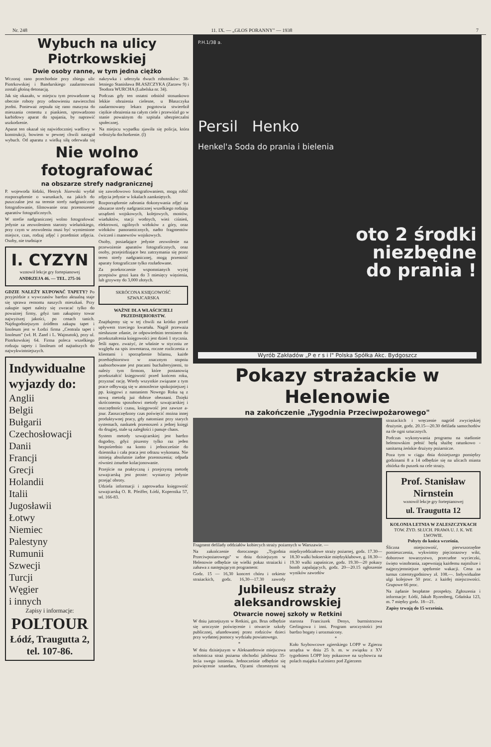Nr. 248 11. IX. — „GŁOS PORANNY" — 1938 7
Wybuch na ulicy Piotrkowskiej
Dwie osoby ranne, w tym jedna ciężko
Wczoraj rano przechodnie przy zbiegu ulic Piotrkowskiej i Bandurskiego zaalarmowani zostali głośną detonacją.
Jak się okazało, w miejscu tym prowadzone są obecnie roboty przy odnowieniu nawierzchni jezdni. Ponieważ zepsuła się rano maszyna do mieszania cementu z piaskiem, sprowadzono karbidowy aparat do spajania, by naprawić uszkodzenie.
Aparat ten okazał się najwidoczniej wadliwy w konstrukcji, bowiem w pewnej chwili nastąpił wybuch. Od aparatu z wielką siłą oderwała się nakrywka i uderzyła dwuch robotników: 38-letniego Stanisława BŁASZCZYKA (Zarzew 9) i Teodora WURCHA (Lubelska nr. 34).
Podczas gdy ten ostatni odniósł stosunkowo lekkie obrażenia cielesne, u Błaszczyka zaalarmowany lekarz pogotowia stwierdził ciężkie obrażenia na całym ciele i przewiózł go w stanie poważnym do szpitala ubezpieczalni społecznej.
Na miejscu wypadku zjawiła się policja, która wdrożyła dochodzenie. (l)
Nie wolno fotografować
na obszarze strefy nadgranicznej
P. wojewoda łódzki, Henryk Józewski wydał rozporządzenie o warunkach, na jakich do puszczalne jest na terenie strefy nadgranicznej fotografowanie, filmowanie oraz przenoszenie aparatów fotograficznych.
W strefie nadgranicznej wolno fotografować jedynie za zezwoleniem starosty wieluńskiego, przy czym w zezwoleniu musi być wymienione miejsce, czas, rodzaj zdjęć i przedmiot zdjęcia. Osoby, nie trudniące
I. CYZYN
wznowił lekcje gry fortepianowej
ANDRZEJA 46. — TEL. 275-16
GDZIE NALEŻY KUPOWAĆ TAPETY? Po przyjeździe z wywczasów bardzo aktualną staje się sprawa remontu naszych mieszkań. Przy zakupie tapet należy się zwracać tylko do poważnej firmy, gdyż tam zakupimy towar najwyższej jakości, po cenach tanich. Najdogodniejszym źródłem zakupu tapet i linoleum jest w Łodzi firma „Centrala tapet i linoleum" (wł. H. Zand i L. Wajnsztok), przy ul. Piotrkowskiej 64. Firma poleca wszelkiego rodzaju tapety i linoleum od najtańszych do najwykwintniejszych.
Indywidualne wyjazdy do:
Anglii
Belgii
Bułgarii
Czechosłowacji
Danii
Francji
Grecji
Holandii
Italii
Jugosławii
Łotwy
Niemiec
Palestyny
Rumunii
Szwecji
Turcji
Węgier
i innych
Zapisy i informacje:
POLTOUR
Łódź, Traugutta 2,
tel. 107-86.
się zawodowowo fotografowaniem, mogą robić zdjęcia jedynie w lokalach zamkniętych.
Rozporządzenie zabrania dokonywania zdjęć na obszarze strefy nadgranicznej wszelkiego rodzaju urządzeń wojskowych, kolejowych, mostów, wiaduktów, stacji wodnych, wież ciśnień, elektrowni, ogólnych widoków z góry, oraz widoków panoramicznych, nadto fragmentów ćwiczeń i manewrów wojskowych.
Osoby, posiadające jedynie zezwolenie na przewożenie aparatów fotograficznych, oraz osoby, przejeżdżające bez zatrzymania się przez teren strefy nadgranicznej, mogą przenosić aparaty fotograficzne tylko rozładowane.
Za przekroczenie wspomnianych wyżej przepisów grozi kara do 3 miesięcy więzienia, lub grzywny do 3,000 złotych.
SKRÓCONA KSIĘGOWOŚĆ SZWAJCARSKA
WAŻNE DLA WŁAŚCICIELI PRZEDSIĘBIORSTW.
Znajdujemy się w tej chwili na krótko przed upływem trzeciego kwartału. Nagół przeważa niesłuszne zdanie, że odpowiednim terminem do przekształcenia księgowości jest dzień 1 stycznia. Jeśli naprz. zważyć, że właśnie w styczniu ze względu na spis inwentarza, roczne rozliczenia z klientami i sporządzenie bilansu, każde przedsiębiorstwo w znacznym stopniu zaabsorbowane jest pracami buchalteryjnemi, to należy tym firmom, które postanowią przekształcić księgowość przed końcem roku, przyznać rację. Wtedy wszystkie związane z tym prace odbywają się w atmosferze spokojniejszej i pp. księgowi z nastaniem Nowego Roku są z nową metodą już dobrze obeznani. Dzięki skróconemu sposobowi metody szwajcarskiej i oszczędności czasu, księgowość jest zawsze a-jour. Zaoszczędzony czas poświęcić można innej produktywnej pracy, gdy natomiast przy starych systemach, naskutek przenoszeń z jednej księgi do drugiej, stale są zaległości i panuje chaos.
System metody szwajcarskiej jest bardzo dogodny, gdyż piszemy tylko raz jeden bezpośrednio na konto i jednocześnie do dziennika i cała praca jest odrazu wykonana. Nie istnieją absolutnie żadne przenoszenia; odpada również żmudne kolacjonowanie.
Przejście na praktyczną i przejrzystą metodę szwajcarską jest proste: wystarczy jedynie przejąć obroty.
Udziela informacji i zaprowadza księgowość szwajcarską O. R. Pfeiffer, Łódź, Kopernika 57, tel. 166-83.
P.H.1/38 a.
Persil Henko
Henkel'a Soda do prania i bielenia
oto 2 środki
niezbędne
do prania !
Wyrób Zakładów „P e r s i l" Polska Spółka Akc. Bydgoszcz
Pokazy strażackie w Helenowie
na zakończenie „Tygodnia Przeciwpożarowego"
Fragment defilady oddziałów kobiecych straży pożarnych w Warszawie. —
Na zakończenie dorocznego „Tygodnia Przeciwpożarowego" w dniu dzisiejszym w Helenowie odbędzie się wielki pokaz strażacki i zabawa z następującym programem:
Godz. 15 — 16,30 koncert chóru i orkiestr strażackich, godz. 16,30—17.30 zawody międzyoddziałowe straży pożarnej, godz. 17.30—18.30 walki bokserskie międzyklubowe, g. 18.30—19.30 walki zapaśnicze, godz. 19.30—20 pokazy bomb zapalających, godz. 20—20.15 ogłoszenie wyników zawodów
Jubileusz straży aleksandrowskiej
Otwarcie nowej szkoły w Retkini
W dniu jutrzejszym w Retkini, gm. Brus odbędzie się uroczyste poświęcenie i otwarcie szkoły publicznej, ufundowanej przez rodziców dzieci przy wydatnej pomocy wydziału powiatowego.
*
W dniu dzisiejszym w Aleksandrowie miejscowa ochotnicza straż pożarna obchodzi jubileusz 35-lecia swego istnienia. Jednocześnie odbędzie się poświęcenie sztandaru, Ojcami chrzestnymi są starosta Franciszek Denys, burmistrzowa Gerlingowa i inni. Program uroczystości jest bardzo bogaty i urozmaicony.
*
Koło Szybowcowe zgierskiego LOPP w Zgierzu urządza w dniu 25 b. m. w związku z XV tygodniem LOPP loty pokazowe na szybowcu na polach majątku Łućmierz pod Zgierzem
strażackich i wręczenie nagród zwycięskiej drużynie, godz. 20.15—20.30 defilada samochodów na tle ogni sztucznych.
Podczas wykonywania programu na stadionie helenowskim pełnić będą służbę ratunkowo - sanitarną żeńskie drużyny pożarnicze.
Poza tym w ciągu dnia dzisiejszego pomiędzy godzinami 8 a 14 odbędzie się na ulicach miasta zbiórka do puszek na cele straży.
Prof. Stanisław Nirnstein
wznowił lekcje gry fortepianowej
ul. Traugutta 12
KOLONIA LETNIA W ZALESZCZYKACH
TOW. ŻYD. SŁUCH. PRAWA U. J. K. WE LWOWIE.
Pobyty do końca września.
Śliczna miejscowość, pierwszorzędne pomieszczenia, wykwintny pięciorazowy wikt, doborowe towarzystwo, przecudne wycieczki, święto winobrania, zapewniają każdemu najmilsze i najprzyjemniejsze spędzenie wakacji. Cena za turnus czterotygodniowy zł. 108.—. Indywidualne ulgi kolejowe 50 proc. z każdej miejscowości. Grupowe 66 proc.
Na żądanie bezpłatne prospekty. Zgłoszenia i informacje: Łódź, Jakub Ryzenberg, Gdańska 123, m. 7 między godz. 18—21.
Zapisy trwają do 15 września.